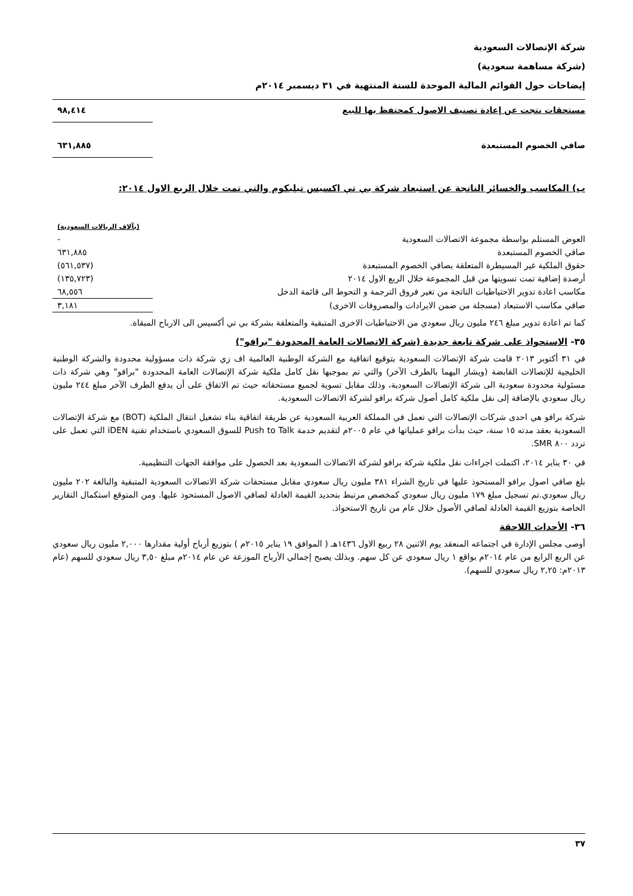شركة الإتصالات السعودية
(شركة مساهمة سعودية)
إيضاحات حول القوائم المالية الموحدة للسنة المنتهية في ٣١ ديسمبر ٢٠١٤م
| مستحقات نتجت عن إعادة تصنيف الاصول كمحتفظ بها للبيع | ٩٨,٤١٤ |
| صافي الخصوم المستبعدة | ٦٣١,٨٨٥ |
ب) المكاسب والخسائر الناتجة عن استبعاد شركة بي تي اكسيس تيليكوم والتي تمت خلال الربع الاول ٢٠١٤:
| | (بآلاف الريالات السعودية) |
| العوض المستلم بواسطة مجموعة الاتصالات السعودية | - |
| صافي الخصوم المستبعدة | ٦٣١,٨٨٥ |
| حقوق الملكية غير المسيطرة المتعلقة بصافي الخصوم المستبعدة | (٥٦١,٥٣٧) |
| أرصدة إضافية تمت تسويتها من قبل المجموعة خلال الربع الاول ٢٠١٤ | (١٣٥,٧٢٣) |
| مكاسب اعادة تدوير الاحتياطيات الناتجة من تغير فروق الترجمة و التحوط الى قائمة الدخل | ٦٨,٥٥٦ |
| صافي مكاسب الاستبعاد (مسجلة من ضمن الايرادات والمصروفات الاخرى) | ٣,١٨١ |
كما تم اعادة تدوير مبلغ ٢٤٦ مليون ريال سعودي من الاحتياطيات الاخرى المتبقية والمتعلقة بشركة بي تي أكسيس الى الارباح المبقاة.
٣٥- الاستحواذ على شركة تابعة جديدة (شركة الاتصالات العامة المحدودة "برافو")
في ٣١ أكتوبر ٢٠١٣ قامت شركة الإتصالات السعودية بتوقيع اتفاقية مع الشركة الوطنية العالمية اف زي شركة ذات مسؤولية محدودة والشركة الوطنية الخليجية للإتصالات القابضة (ويشار اليهما بالطرف الآخر) والتي تم بموجبها نقل كامل ملكية شركة الإتصالات العامة المحدودة "برافو" وهي شركة ذات مسئولية محدودة سعودية الى شركة الإتصالات السعودية، وذلك مقابل تسوية لجميع مستحقاته حيث تم الاتفاق على أن يدفع الطرف الآخر مبلغ ٢٤٤ مليون ريال سعودي بالإضافة إلى نقل ملكية كامل أصول شركة برافو لشركة الاتصالات السعودية.
شركة برافو هي احدى شركات الإتصالات التي تعمل في المملكة العربية السعودية عن طريقة اتفاقية بناء تشغيل انتقال الملكية (BOT) مع شركة الإتصالات السعودية بعقد مدته ١٥ سنة، حيث بدأت برافو عملياتها في عام ٢٠٠٥م لتقديم خدمة Push to Talk للسوق السعودي باستخدام تقنية iDEN التي تعمل على تردد ٨٠٠ SMR.
في ٣٠ يناير ٢٠١٤، اكتملت اجراءات نقل ملكية شركة برافو لشركة الاتصالات السعودية بعد الحصول على موافقة الجهات التنظيمية.
بلغ صافي اصول برافو المستحوذ عليها في تاريخ الشراء ٣٨١ مليون ريال سعودي مقابل مستحقات شركة الاتصالات السعودية المتبقية والبالغة ٢٠٢ مليون ريال سعودي.تم تسجيل مبلغ ١٧٩ مليون ريال سعودي كمخصص مرتبط بتحديد القيمة العادلة لصافي الاصول المستحوذ عليها. ومن المتوقع استكمال التقارير الخاصة بتوزيع القيمة العادلة لصافي الأصول خلال عام من تاريخ الاستحواذ.
٣٦- الأحداث اللاحقة
أوصى مجلس الإدارة في اجتماعه المنعقد يوم الاثنين ٢٨ ربيع الاول ١٤٣٦هـ ( الموافق ١٩ يناير ٢٠١٥م ) بتوزيع أرباح أولية مقدارها ٢,٠٠٠ مليون ريال سعودي عن الربع الرابع من عام ٢٠١٤م بواقع ١ ريال سعودي عن كل سهم. وبذلك يصبح إجمالي الأرباح الموزعة عن عام ٢٠١٤م مبلغ ٣,٥٠ ريال سعودي للسهم (عام ٢٠١٣م: ٢,٢٥ ريال سعودي للسهم).
٣٧